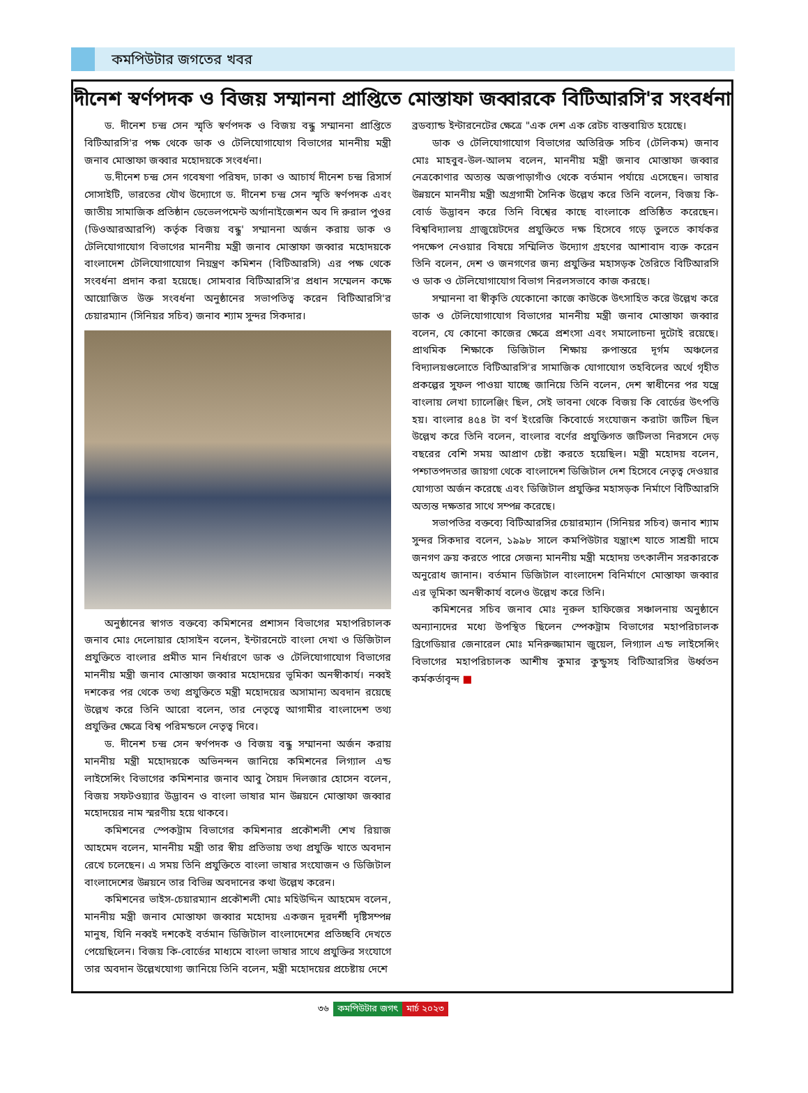কমপিউটার জগতের খবর
দীনেশ স্বর্ণপদক ও বিজয় সম্মাননা প্রাপ্তিতে মোস্তাফা জব্বারকে বিটিআরসি'র সংবর্ধনা
ড. দীনেশ চন্দ্র সেন স্মৃতি স্বর্ণপদক ও বিজয় বন্ধু সম্মাননা প্রাপ্তিতে বিটিআরসি'র পক্ষ থেকে ডাক ও টেলিযোগাযোগ বিভাগের মাননীয় মন্ত্রী জনাব মোস্তাফা জব্বার মহোদয়কে সংবর্ধনা।
ড.দীনেশ চন্দ্র সেন গবেষণা পরিষদ, ঢাকা ও আচার্য দীনেশ চন্দ্র রিসার্স সোসাইটি, ভারতের যৌথ উদ্যোগে ড. দীনেশ চন্দ্র সেন স্মৃতি স্বর্ণপদক এবং জাতীয় সামাজিক প্রতিষ্ঠান ডেভেলপমেন্ট অর্গানাইজেশন অব দি রুরাল পুওর (ডিওআরআরপি) কর্তৃক বিজয় বন্ধু' সম্মাননা অর্জন করায় ডাক ও টেলিযোগাযোগ বিভাগের মাননীয় মন্ত্রী জনাব মোস্তাফা জব্বার মহোদয়কে বাংলাদেশ টেলিযোগাযোগ নিয়ন্ত্রণ কমিশন (বিটিআরসি) এর পক্ষ থেকে সংবর্ধনা প্রদান করা হয়েছে। সোমবার বিটিআরসি'র প্রধান সম্মেলন কক্ষে আয়োজিত উক্ত সংবর্ধনা অনুষ্ঠানের সভাপতিত্ব করেন বিটিআরসি'র চেয়ারম্যান (সিনিয়র সচিব) জনাব শ্যাম সুন্দর সিকদার।
অনুষ্ঠানের স্বাগত বক্তব্যে কমিশনের প্রশাসন বিভাগের মহাপরিচালক জনাব মোঃ দেলোয়ার হোসাইন বলেন, ইন্টারনেটে বাংলা দেখা ও ডিজিটাল প্রযুক্তিতে বাংলার প্রমীত মান নির্ধারণে ডাক ও টেলিযোগাযোগ বিভাগের মাননীয় মন্ত্রী জনাব মোস্তাফা জব্বার মহোদয়ের ভূমিকা অনস্বীকার্য। নব্বই দশকের পর থেকে তথ্য প্রযুক্তিতে মন্ত্রী মহোদয়ের অসামান্য অবদান রয়েছে উল্লেখ করে তিনি আরো বলেন, তার নেতৃত্বে আগামীর বাংলাদেশ তথ্য প্রযুক্তির ক্ষেত্রে বিশ্ব পরিমন্ডলে নেতৃত্ব দিবে।
ড. দীনেশ চন্দ্র সেন স্বর্ণপদক ও বিজয় বন্ধু সম্মাননা অর্জন করায় মাননীয় মন্ত্রী মহোদয়কে অভিনন্দন জানিয়ে কমিশনের লিগ্যাল এন্ড লাইসেন্সিং বিভাগের কমিশনার জনাব আবু সৈয়দ দিলজার হোসেন বলেন, বিজয় সফটওয়্যার উদ্ভাবন ও বাংলা ভাষার মান উন্নয়নে মোস্তাফা জব্বার মহোদয়ের নাম স্মরণীয় হয়ে থাকবে।
কমিশনের স্পেকট্রাম বিভাগের কমিশনার প্রকৌশলী শেখ রিয়াজ আহমেদ বলেন, মাননীয় মন্ত্রী তার স্বীয় প্রতিভায় তথ্য প্রযুক্তি খাতে অবদান রেখে চলেছেন। এ সময় তিনি প্রযুক্তিতে বাংলা ভাষার সংযোজন ও ডিজিটাল বাংলাদেশের উন্নয়নে তার বিভিন্ন অবদানের কথা উল্লেখ করেন।
কমিশনের ভাইস-চেয়ারম্যান প্রকৌশলী মোঃ মহিউদ্দিন আহমেদ বলেন, মাননীয় মন্ত্রী জনাব মোস্তাফা জব্বার মহোদয় একজন দূরদর্শী দৃষ্টিসম্পন্ন মানুষ, যিনি নব্বই দশকেই বর্তমান ডিজিটাল বাংলাদেশের প্রতিচ্ছবি দেখতে পেয়েছিলেন। বিজয় কি-বোর্ডের মাধ্যমে বাংলা ভাষার সাথে প্রযুক্তির সংযোগে তার অবদান উল্লেখযোগ্য জানিয়ে তিনি বলেন, মন্ত্রী মহোদয়ের প্রচেষ্টায় দেশে
ব্রডব্যান্ড ইন্টারনেটের ক্ষেত্রে "এক দেশ এক রেটচ বাস্তবায়িত হয়েছে।
ডাক ও টেলিযোগাযোগ বিভাগের অতিরিক্ত সচিব (টেলিকম) জনাব মোঃ মাহবুব-উল-আলম বলেন, মাননীয় মন্ত্রী জনাব মোস্তাফা জব্বার নেত্রকোণার অত্যন্ত অজপাড়াগাঁও থেকে বর্তমান পর্যায়ে এসেছেন। ভাষার উন্নয়নে মাননীয় মন্ত্রী অগ্রগামী সৈনিক উল্লেখ করে তিনি বলেন, বিজয় কি-বোর্ড উদ্ভাবন করে তিনি বিশ্বের কাছে বাংলাকে প্রতিষ্ঠিত করেছেন। বিশ্ববিদ্যালয় গ্রাজুয়েটদের প্রযুক্তিতে দক্ষ হিসেবে গড়ে তুলতে কার্যকর পদক্ষেপ নেওয়ার বিষয়ে সম্মিলিত উদ্যোগ গ্রহণের আশাবাদ ব্যক্ত করেন তিনি বলেন, দেশ ও জনগণের জন্য প্রযুক্তির মহাসড়ক তৈরিতে বিটিআরসি ও ডাক ও টেলিযোগাযোগ বিভাগ নিরলসভাবে কাজ করছে।
সম্মাননা বা স্বীকৃতি যেকোনো কাজে কাউকে উৎসাহিত করে উল্লেখ করে ডাক ও টেলিযোগাযোগ বিভাগের মাননীয় মন্ত্রী জনাব মোস্তাফা জব্বার বলেন, যে কোনো কাজের ক্ষেত্রে প্রশংসা এবং সমালোচনা দুটোই রয়েছে। প্রাথমিক শিক্ষাকে ডিজিটাল শিক্ষায় রুপান্তরে দূর্গম অঞ্চলের বিদ্যালয়গুলোতে বিটিআরসি'র সামাজিক যোগাযোগ তহবিলের অর্থে গৃহীত প্রকল্পের সুফল পাওয়া যাচ্ছে জানিয়ে তিনি বলেন, দেশ স্বাধীনের পর যন্ত্রে বাংলায় লেখা চ্যালেঞ্জিং ছিল, সেই ভাবনা থেকে বিজয় কি বোর্ডের উৎপত্তি হয়। বাংলার ৪৫৪ টা বর্ণ ইংরেজি কিবোর্ডে সংযোজন করাটা জটিল ছিল উল্লেখ করে তিনি বলেন, বাংলার বর্ণের প্রযুক্তিগত জটিলতা নিরসনে দেড় বছরের বেশি সময় আপ্রাণ চেষ্টা করতে হয়েছিল। মন্ত্রী মহোদয় বলেন, পশ্চাতপদতার জায়গা থেকে বাংলাদেশ ডিজিটাল দেশ হিসেবে নেতৃত্ব দেওয়ার যোগ্যতা অর্জন করেছে এবং ডিজিটাল প্রযুক্তির মহাসড়ক নির্মাণে বিটিআরসি অত্যন্ত দক্ষতার সাথে সম্পন্ন করেছে।
সভাপতির বক্তব্যে বিটিআরসির চেয়ারম্যান (সিনিয়র সচিব) জনাব শ্যাম সুন্দর সিকদার বলেন, ১৯৯৮ সালে কমপিউটার যন্ত্রাংশ যাতে সাশ্রয়ী দামে জনগণ ক্রয় করতে পারে সেজন্য মাননীয় মন্ত্রী মহোদয় তৎকালীন সরকারকে অনুরোধ জানান। বর্তমান ডিজিটাল বাংলাদেশ বিনির্মাণে মোস্তাফা জব্বার এর ভূমিকা অনস্বীকার্য বলেও উল্লেখ করে তিনি।
কমিশনের সচিব জনাব মোঃ নূরুল হাফিজের সঞ্চালনায় অনুষ্ঠানে অন্যান্যদের মধ্যে উপস্থিত ছিলেন স্পেকট্রাম বিভাগের মহাপরিচালক ব্রিগেডিয়ার জেনারেল মোঃ মনিরুজ্জামান জুয়েল, লিগ্যাল এন্ড লাইসেন্সিং বিভাগের মহাপরিচালক আশীষ কুমার কুন্ডুসহ বিটিআরসির উর্ধ্বতন কর্মকর্তাবৃন্দ ■
৩৬ কমপিউটার জগৎ মার্চ ২০২৩